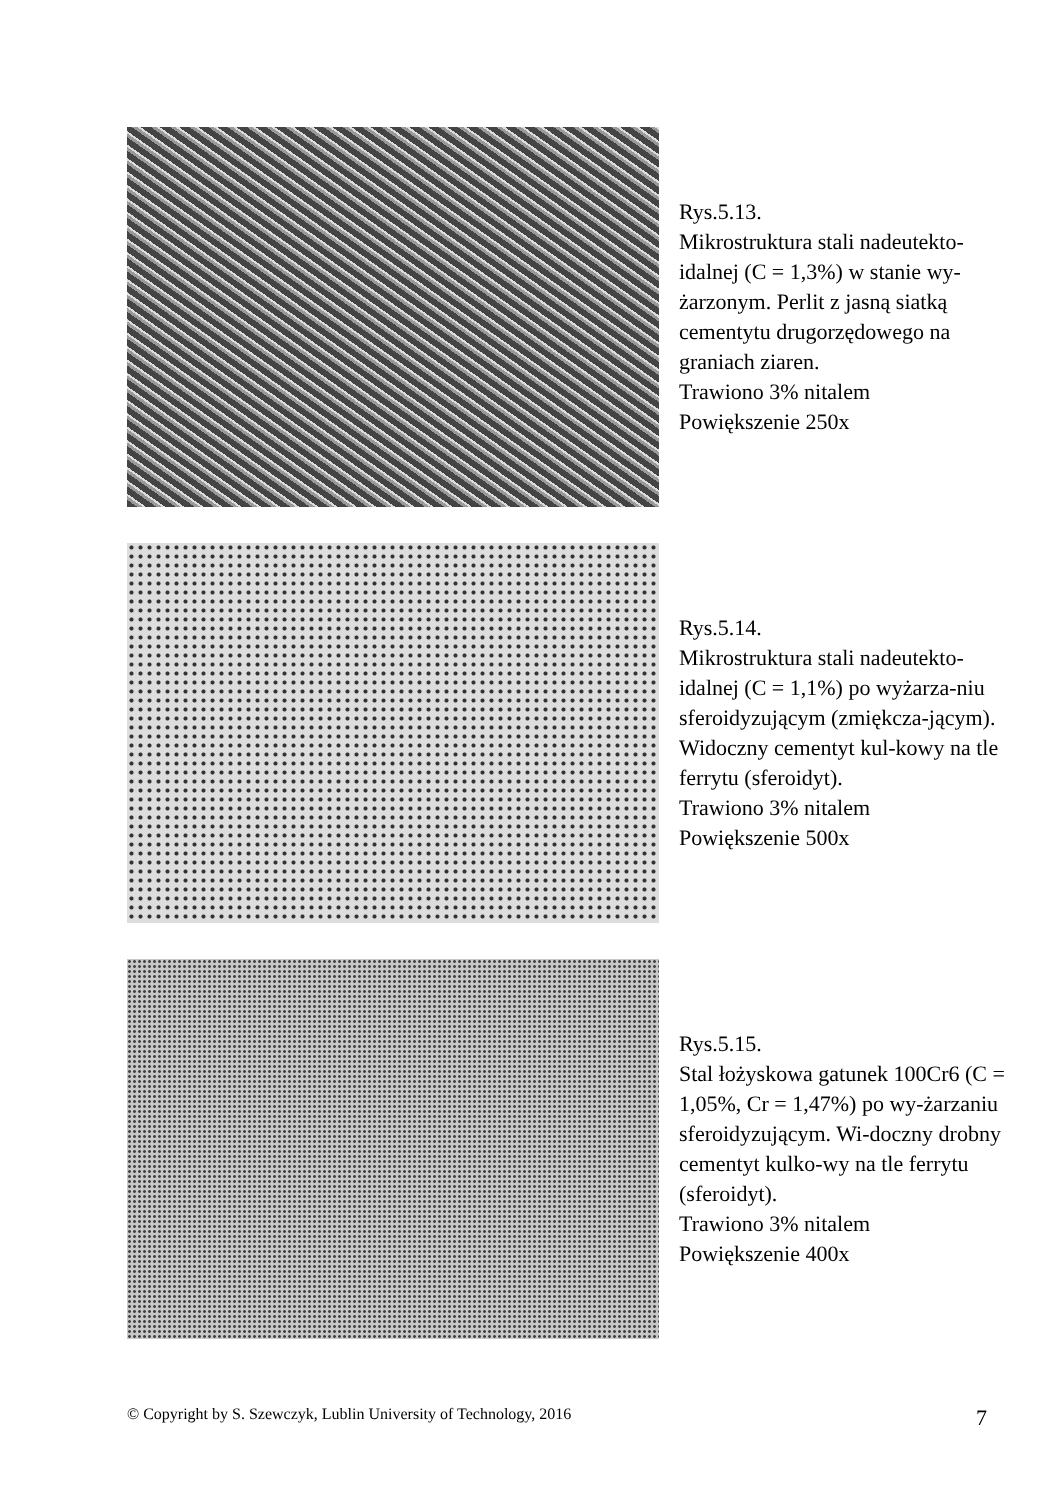Rys.5.13.
Mikrostruktura stali nadeutekto-idalnej (C = 1,3%) w stanie wy-żarzonym. Perlit z jasną siatką cementytu drugorzędowego na graniach ziaren.
Trawiono 3% nitalem
Powiększenie 250x
Rys.5.14.
Mikrostruktura stali nadeutekto-idalnej (C = 1,1%) po wyżarza-niu sferoidyzującym (zmiękcza-jącym). Widoczny cementyt kul-kowy na tle ferrytu (sferoidyt).
Trawiono 3% nitalem
Powiększenie 500x
Rys.5.15.
Stal łożyskowa gatunek 100Cr6 (C = 1,05%, Cr = 1,47%) po wy-żarzaniu sferoidyzującym. Wi-doczny drobny cementyt kulko-wy na tle ferrytu (sferoidyt).
Trawiono 3% nitalem
Powiększenie 400x
© Copyright by S. Szewczyk, Lublin University of Technology, 2016 7